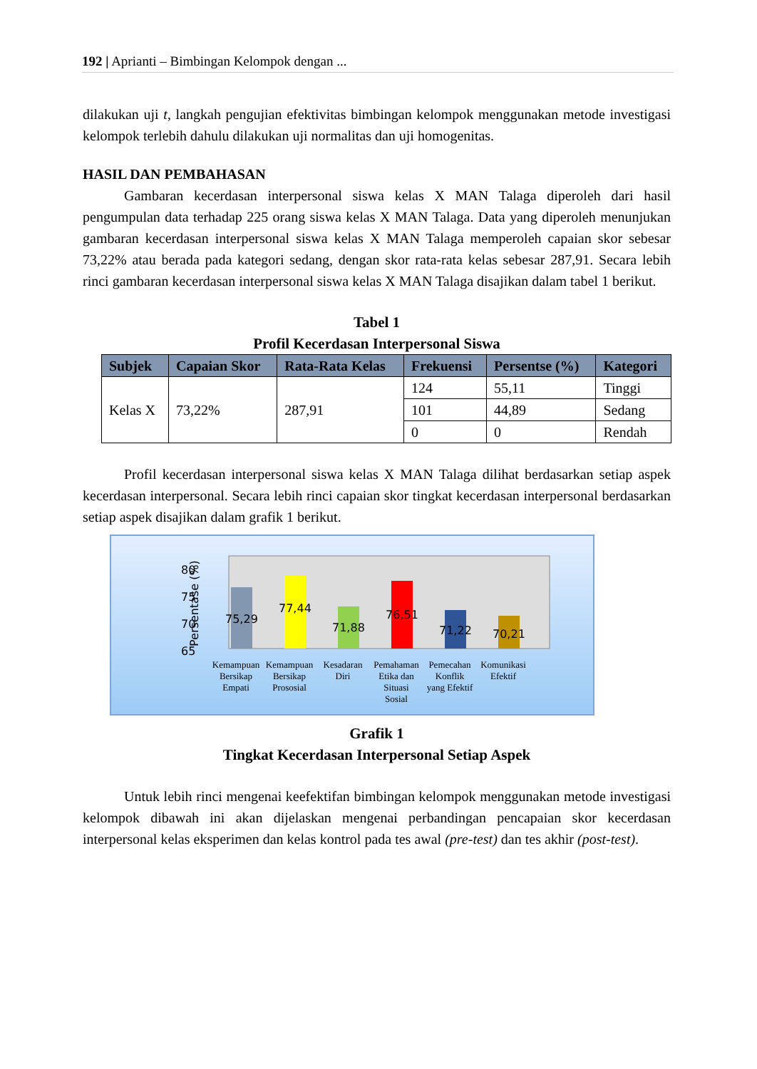192 | Aprianti – Bimbingan Kelompok dengan ...
dilakukan uji t, langkah pengujian efektivitas bimbingan kelompok menggunakan metode investigasi kelompok terlebih dahulu dilakukan uji normalitas dan uji homogenitas.
HASIL DAN PEMBAHASAN
Gambaran kecerdasan interpersonal siswa kelas X MAN Talaga diperoleh dari hasil pengumpulan data terhadap 225 orang siswa kelas X MAN Talaga. Data yang diperoleh menunjukan gambaran kecerdasan interpersonal siswa kelas X MAN Talaga memperoleh capaian skor sebesar 73,22% atau berada pada kategori sedang, dengan skor rata-rata kelas sebesar 287,91. Secara lebih rinci gambaran kecerdasan interpersonal siswa kelas X MAN Talaga disajikan dalam tabel 1 berikut.
Tabel 1
Profil Kecerdasan Interpersonal Siswa
| Subjek | Capaian Skor | Rata-Rata Kelas | Frekuensi | Persentse (%) | Kategori |
| --- | --- | --- | --- | --- | --- |
| Kelas X | 73,22% | 287,91 | 124 | 55,11 | Tinggi |
| | | | 101 | 44,89 | Sedang |
| | | | 0 | 0 | Rendah |
Profil kecerdasan interpersonal siswa kelas X MAN Talaga dilihat berdasarkan setiap aspek kecerdasan interpersonal. Secara lebih rinci capaian skor tingkat kecerdasan interpersonal berdasarkan setiap aspek disajikan dalam grafik 1 berikut.
Persentase (%)
80
75
70
65
75,29
77,44
71,88
76,51
71,22
70,21
Kemampuan
Bersikap
Empati
Kemampuan
Bersikap
Prososial
Kesadaran
Diri
Pemahaman
Etika dan
Situasi
Sosial
Pemecahan
Konflik
yang Efektif
Komunikasi
Efektif
Grafik 1
Tingkat Kecerdasan Interpersonal Setiap Aspek
Untuk lebih rinci mengenai keefektifan bimbingan kelompok menggunakan metode investigasi kelompok dibawah ini akan dijelaskan mengenai perbandingan pencapaian skor kecerdasan interpersonal kelas eksperimen dan kelas kontrol pada tes awal (pre-test) dan tes akhir (post-test).